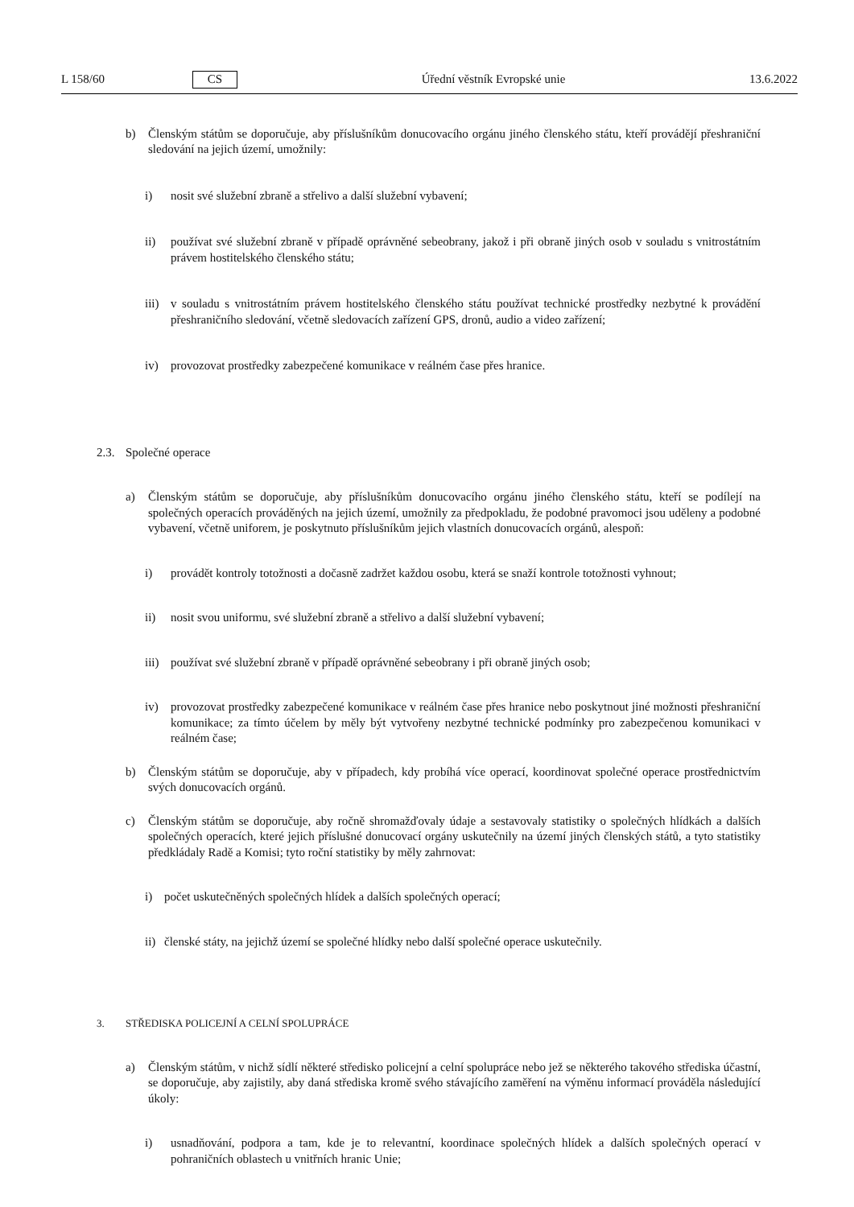L 158/60 CS Úřední věstník Evropské unie 13.6.2022
b) Členským státům se doporučuje, aby příslušníkům donucovacího orgánu jiného členského státu, kteří provádějí přeshraniční sledování na jejich území, umožnily:
i) nosit své služební zbraně a střelivo a další služební vybavení;
ii) používat své služební zbraně v případě oprávněné sebeobrany, jakož i při obraně jiných osob v souladu s vnitrostátním právem hostitelského členského státu;
iii)
v souladu s vnitrostátním právem hostitelského členského státu používat technické prostředky nezbytné k provádění přeshraničního sledování, včetně sledovacích zařízení GPS, dronů, audio a video zařízení;
iv) provozovat prostředky zabezpečené komunikace v reálném čase přes hranice.
2.3. Společné operace
a) Členským státům se doporučuje, aby příslušníkům donucovacího orgánu jiného členského státu, kteří se podílejí na společných operacích prováděných na jejich území, umožnily za předpokladu, že podobné pravomoci jsou uděleny a podobné vybavení, včetně uniforem, je poskytnuto příslušníkům jejich vlastních donucovacích orgánů, alespoň:
i) provádět kontroly totožnosti a dočasně zadržet každou osobu, která se snaží kontrole totožnosti vyhnout;
ii) nosit svou uniformu, své služební zbraně a střelivo a další služební vybavení;
iii)
používat své služební zbraně v případě oprávněné sebeobrany i při obraně jiných osob;
iv) provozovat prostředky zabezpečené komunikace v reálném čase přes hranice nebo poskytnout jiné možnosti přeshraniční komunikace; za tímto účelem by měly být vytvořeny nezbytné technické podmínky pro zabezpečenou komunikaci v reálném čase;
b) Členským státům se doporučuje, aby v případech, kdy probíhá více operací, koordinovat společné operace prostřednictvím svých donucovacích orgánů.
c) Členským státům se doporučuje, aby ročně shromažďovaly údaje a sestavovaly statistiky o společných hlídkách a dalších společných operacích, které jejich příslušné donucovací orgány uskutečnily na území jiných členských států, a tyto statistiky předkládaly Radě a Komisi; tyto roční statistiky by měly zahrnovat:
i) počet uskutečněných společných hlídek a dalších společných operací;
ii)
členské státy, na jejichž území se společné hlídky nebo další společné operace uskutečnily.
3. STŘEDISKA POLICEJNÍ A CELNÍ SPOLUPRÁCE
a) Členským státům, v nichž sídlí některé středisko policejní a celní spolupráce nebo jež se některého takového střediska účastní, se doporučuje, aby zajistily, aby daná střediska kromě svého stávajícího zaměření na výměnu informací prováděla následující úkoly:
i) usnadňování, podpora a tam, kde je to relevantní, koordinace společných hlídek a dalších společných operací v pohraničních oblastech u vnitřních hranic Unie;